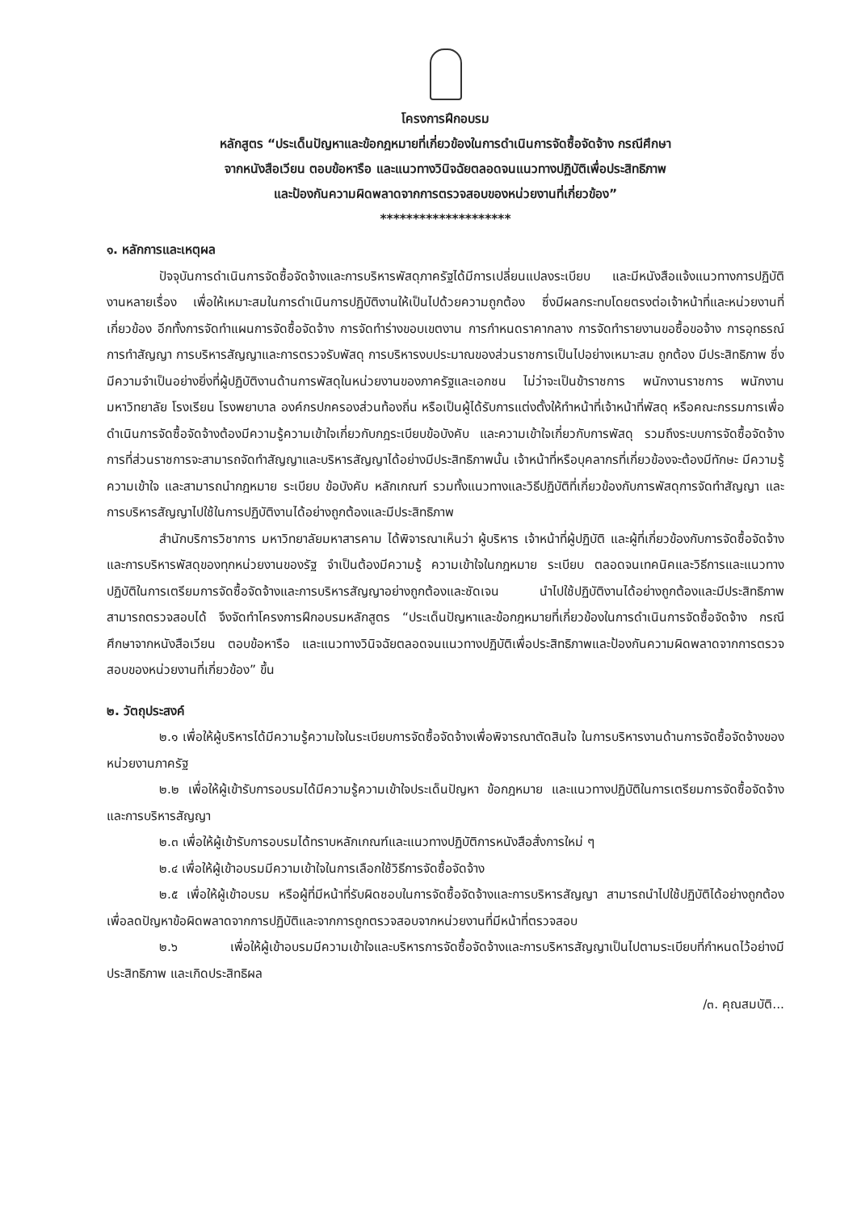โครงการฝึกอบรม
หลักสูตร “ประเด็นปัญหาและข้อกฎหมายที่เกี่ยวข้องในการดำเนินการจัดซื้อจัดจ้าง กรณีศึกษา
จากหนังสือเวียน ตอบข้อหารือ และแนวทางวินิจฉัยตลอดจนแนวทางปฏิบัติเพื่อประสิทธิภาพ
และป้องกันความผิดพลาดจากการตรวจสอบของหน่วยงานที่เกี่ยวข้อง”
********************
๑. หลักการและเหตุผล
ปัจจุบันการดำเนินการจัดซื้อจัดจ้างและการบริหารพัสดุภาครัฐได้มีการเปลี่ยนแปลงระเบียบ และมีหนังสือแจ้งแนวทางการปฏิบัติงานหลายเรื่อง เพื่อให้เหมาะสมในการดำเนินการปฏิบัติงานให้เป็นไปด้วยความถูกต้อง ซึ่งมีผลกระทบโดยตรงต่อเจ้าหน้าที่และหน่วยงานที่เกี่ยวข้อง อีกทั้งการจัดทำแผนการจัดซื้อจัดจ้าง การจัดทำร่างขอบเขตงาน การกำหนดราคากลาง การจัดทำรายงานขอซื้อขอจ้าง การอุทธรณ์ การทำสัญญา การบริหารสัญญาและการตรวจรับพัสดุ การบริหารงบประมาณของส่วนราชการเป็นไปอย่างเหมาะสม ถูกต้อง มีประสิทธิภาพ ซึ่งมีความจำเป็นอย่างยิ่งที่ผู้ปฏิบัติงานด้านการพัสดุในหน่วยงานของภาครัฐและเอกชน ไม่ว่าจะเป็นข้าราชการ พนักงานราชการ พนักงานมหาวิทยาลัย โรงเรียน โรงพยาบาล องค์กรปกครองส่วนท้องถิ่น หรือเป็นผู้ได้รับการแต่งตั้งให้ทำหน้าที่เจ้าหน้าที่พัสดุ หรือคณะกรรมการเพื่อดำเนินการจัดซื้อจัดจ้างต้องมีความรู้ความเข้าใจเกี่ยวกับกฎระเบียบข้อบังคับ และความเข้าใจเกี่ยวกับการพัสดุ รวมถึงระบบการจัดซื้อจัดจ้างการที่ส่วนราชการจะสามารถจัดทำสัญญาและบริหารสัญญาได้อย่างมีประสิทธิภาพนั้น เจ้าหน้าที่หรือบุคลากรที่เกี่ยวข้องจะต้องมีทักษะ มีความรู้ ความเข้าใจ และสามารถนำกฎหมาย ระเบียบ ข้อบังคับ หลักเกณฑ์ รวมทั้งแนวทางและวิธีปฏิบัติที่เกี่ยวข้องกับการพัสดุการจัดทำสัญญา และการบริหารสัญญาไปใช้ในการปฏิบัติงานได้อย่างถูกต้องและมีประสิทธิภาพ
สำนักบริการวิชาการ มหาวิทยาลัยมหาสารคาม ได้พิจารณาเห็นว่า ผู้บริหาร เจ้าหน้าที่ผู้ปฏิบัติ และผู้ที่เกี่ยวข้องกับการจัดซื้อจัดจ้างและการบริหารพัสดุของทุกหน่วยงานของรัฐ จำเป็นต้องมีความรู้ ความเข้าใจในกฎหมาย ระเบียบ ตลอดจนเทคนิคและวิธีการและแนวทางปฏิบัติในการเตรียมการจัดซื้อจัดจ้างและการบริหารสัญญาอย่างถูกต้องและชัดเจน นำไปใช้ปฏิบัติงานได้อย่างถูกต้องและมีประสิทธิภาพสามารถตรวจสอบได้ จึงจัดทำโครงการฝึกอบรมหลักสูตร “ประเด็นปัญหาและข้อกฎหมายที่เกี่ยวข้องในการดำเนินการจัดซื้อจัดจ้าง กรณีศึกษาจากหนังสือเวียน ตอบข้อหารือ และแนวทางวินิจฉัยตลอดจนแนวทางปฏิบัติเพื่อประสิทธิภาพและป้องกันความผิดพลาดจากการตรวจสอบของหน่วยงานที่เกี่ยวข้อง” ขึ้น
๒. วัตถุประสงค์
๒.๑ เพื่อให้ผู้บริหารได้มีความรู้ความใจในระเบียบการจัดซื้อจัดจ้างเพื่อพิจารณาตัดสินใจ ในการบริหารงานด้านการจัดซื้อจัดจ้างของหน่วยงานภาครัฐ
๒.๒ เพื่อให้ผู้เข้ารับการอบรมได้มีความรู้ความเข้าใจประเด็นปัญหา ข้อกฎหมาย และแนวทางปฏิบัติในการเตรียมการจัดซื้อจัดจ้างและการบริหารสัญญา
๒.๓ เพื่อให้ผู้เข้ารับการอบรมได้ทราบหลักเกณฑ์และแนวทางปฏิบัติการหนังสือสั่งการใหม่ ๆ
๒.๔ เพื่อให้ผู้เข้าอบรมมีความเข้าใจในการเลือกใช้วิธีการจัดซื้อจัดจ้าง
๒.๕ เพื่อให้ผู้เข้าอบรม หรือผู้ที่มีหน้าที่รับผิดชอบในการจัดซื้อจัดจ้างและการบริหารสัญญา สามารถนำไปใช้ปฏิบัติได้อย่างถูกต้อง เพื่อลดปัญหาข้อผิดพลาดจากการปฏิบัติและจากการถูกตรวจสอบจากหน่วยงานที่มีหน้าที่ตรวจสอบ
๒.๖ เพื่อให้ผู้เข้าอบรมมีความเข้าใจและบริหารการจัดซื้อจัดจ้างและการบริหารสัญญาเป็นไปตามระเบียบที่กำหนดไว้อย่างมีประสิทธิภาพ และเกิดประสิทธิผล
/๓. คุณสมบัติ...